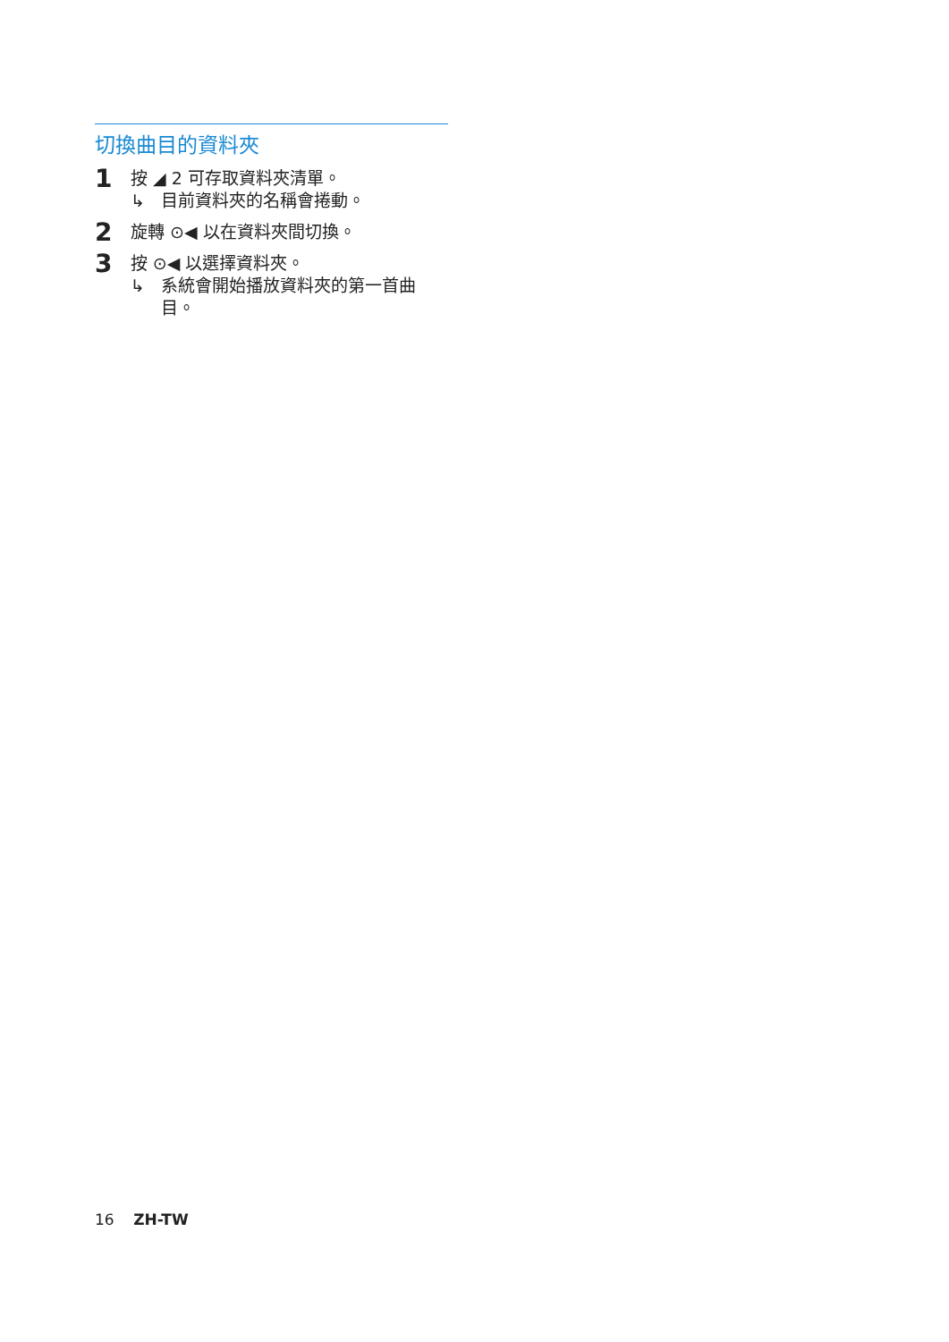切換曲目的資料夾
1
按 ◢ 2 可存取資料夾清單。
↳ 目前資料夾的名稱會捲動。
2
旋轉 ⊙◀ 以在資料夾間切換。
3
按 ⊙◀ 以選擇資料夾。
↳ 系統會開始播放資料夾的第一首曲目。
16 ZH-TW